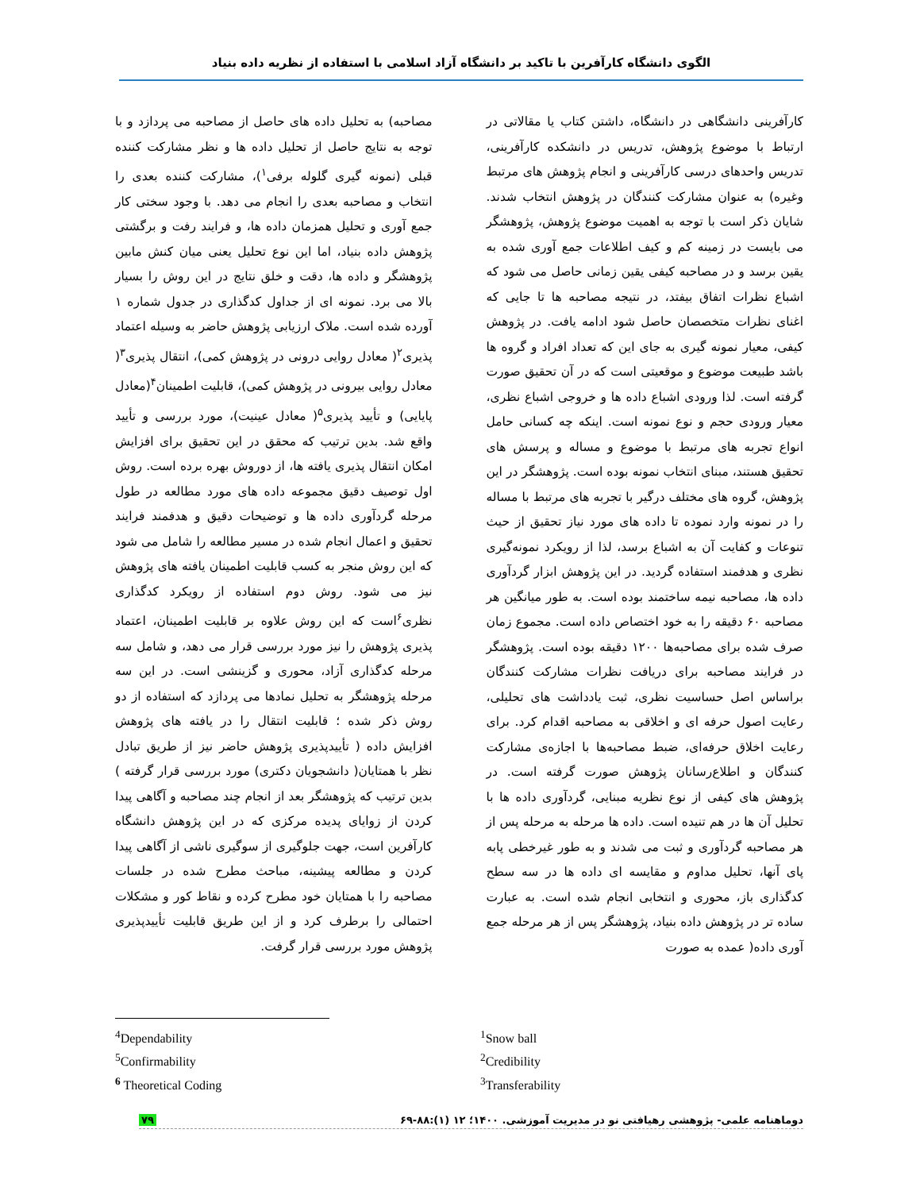الگوی دانشگاه کارآفرین با تاکید بر دانشگاه آزاد اسلامی با استفاده از نظریه داده بنیاد
کارآفرینی دانشگاهی در دانشگاه، داشتن کتاب یا مقالاتی در ارتباط با موضوع پژوهش، تدریس در دانشکده کارآفرینی، تدریس واحدهای درسی کارآفرینی و انجام پژوهش های مرتبط وغیره) به عنوان مشارکت کنندگان در پژوهش انتخاب شدند. شایان ذکر است با توجه به اهمیت موضوع پژوهش، پژوهشگر می بایست در زمینه کم و کیف اطلاعات جمع آوری شده به یقین برسد و در مصاحبه کیفی یقین زمانی حاصل می شود که اشباع نظرات اتفاق بیفتد، در نتیجه مصاحبه ها تا جایی که اغنای نظرات متخصصان حاصل شود ادامه یافت. در پژوهش کیفی، معیار نمونه گیری به جای این که تعداد افراد و گروه ها باشد طبیعت موضوع و موقعیتی است که در آن تحقیق صورت گرفته است. لذا ورودی اشباع داده ها و خروجی اشباع نظری، معیار ورودی حجم و نوع نمونه است. اینکه چه کسانی حامل انواع تجربه های مرتبط با موضوع و مساله و پرسش های تحقیق هستند، مبنای انتخاب نمونه بوده است. پژوهشگر در این پژوهش، گروه های مختلف درگیر با تجربه های مرتبط با مساله را در نمونه وارد نموده تا داده های مورد نیاز تحقیق از حیث تنوعات و کفایت آن به اشباع برسد، لذا از رویکرد نمونه‌گیری نظری و هدفمند استفاده گردید. در این پژوهش ابزار گردآوری داده ها، مصاحبه نیمه ساختمند بوده است. به طور میانگین هر مصاحبه ۶۰ دقیقه را به خود اختصاص داده است. مجموع زمان صرف شده برای مصاحبه‌ها ۱۲۰۰ دقیقه بوده است. پژوهشگر در فرایند مصاحبه برای دریافت نظرات مشارکت کنندگان براساس اصل حساسیت نظری، ثبت یادداشت های تحلیلی، رعایت اصول حرفه ای و اخلاقی به مصاحبه اقدام کرد. برای رعایت اخلاق حرفه‌ای، ضبط مصاحبه‌ها با اجازه‌ی مشارکت کنندگان و اطلاع‌رسانان پژوهش صورت گرفته است. در پژوهش های کیفی از نوع نظریه مبنایی، گردآوری داده ها با تحلیل آن ها در هم تنیده است. داده ها مرحله به مرحله پس از هر مصاحبه گردآوری و ثبت می شدند و به طور غیرخطی پابه پای آنها، تحلیل مداوم و مقایسه ای داده ها در سه سطح کدگذاری باز، محوری و انتخابی انجام شده است. به عبارت ساده تر در پژوهش داده بنیاد، پژوهشگر پس از هر مرحله جمع آوری داده( عمده به صورت
مصاحبه) به تحلیل داده های حاصل از مصاحبه می پردازد و با توجه به نتایج حاصل از تحلیل داده ها و نظر مشارکت کننده قبلی (نمونه گیری گلوله برفی<sup>۱</sup>)، مشارکت کننده بعدی را انتخاب و مصاحبه بعدی را انجام می دهد. با وجود سختی کار جمع آوری و تحلیل همزمان داده ها، و فرایند رفت و برگشتی پژوهش داده بنیاد، اما این نوع تحلیل یعنی میان کنش مابین پژوهشگر و داده ها، دقت و خلق نتایج در این روش را بسیار بالا می برد. نمونه ای از جداول کدگذاری در جدول شماره ۱ آورده شده است. ملاک ارزیابی پژوهش حاضر به وسیله اعتماد پذیری<sup>۲</sup>( معادل روایی درونی در پژوهش کمی)، انتقال پذیری<sup>۳</sup>( معادل روایی بیرونی در پژوهش کمی)، قابلیت اطمینان<sup>۴</sup>(معادل پایایی) و تأیید پذیری<sup>۵</sup>( معادل عینیت)، مورد بررسی و تأیید واقع شد. بدین ترتیب که محقق در این تحقیق برای افزایش امکان انتقال پذیری یافته ها، از دوروش بهره برده است. روش اول توصیف دقیق مجموعه داده های مورد مطالعه در طول مرحله گردآوری داده ها و توضیحات دقیق و هدفمند فرایند تحقیق و اعمال انجام شده در مسیر مطالعه را شامل می شود که این روش منجر به کسب قابلیت اطمینان یافته های پژوهش نیز می شود. روش دوم استفاده از رویکرد کدگذاری نظری<sup>۶</sup>است که این روش علاوه بر قابلیت اطمینان، اعتماد پذیری پژوهش را نیز مورد بررسی قرار می دهد، و شامل سه مرحله کدگذاری آزاد، محوری و گزینشی است. در این سه مرحله پژوهشگر به تحلیل نمادها می پردازد که استفاده از دو روش ذکر شده ؛ قابلیت انتقال را در یافته های پژوهش افزایش داده ( تأییدپذیری پژوهش حاضر نیز از طریق تبادل نظر با همتایان( دانشجویان دکتری) مورد بررسی قرار گرفته ) بدین ترتیب که پژوهشگر بعد از انجام چند مصاحبه و آگاهی پیدا کردن از زوایای پدیده مرکزی که در این پژوهش دانشگاه کارآفرین است، جهت جلوگیری از سوگیری ناشی از آگاهی پیدا کردن و مطالعه پیشینه، مباحث مطرح شده در جلسات مصاحبه را با همتایان خود مطرح کرده و نقاط کور و مشکلات احتمالی را برطرف کرد و از این طریق قابلیت تأییدپذیری پژوهش مورد بررسی قرار گرفت.
<sup>4</sup> Dependability
<sup>5</sup> Confirmability
<sup>6</sup> Theoretical Coding
<sup>1</sup> Snow ball
<sup>2</sup> Credibility
<sup>3</sup> Transferability
دوماهنامه علمی- پژوهشی رهیافتی نو در مدیریت آموزشی. ۱۴۰۰؛ ۱۲ (۱):۸۸-۶۹ ۷۹